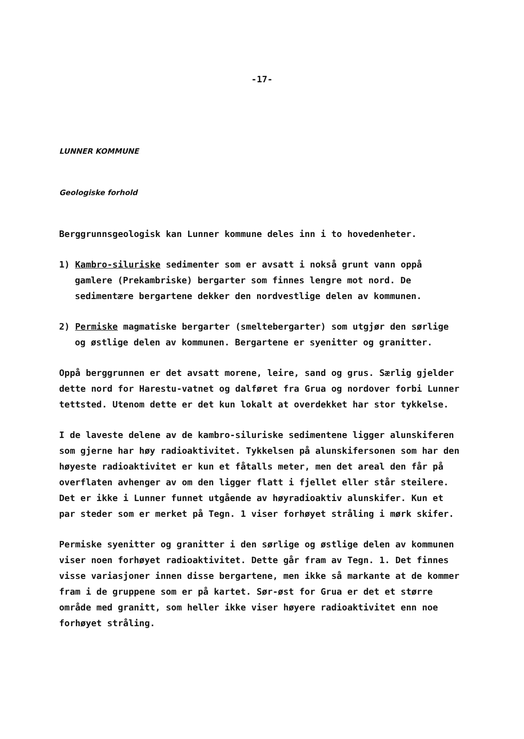-17-
LUNNER KOMMUNE
Geologiske forhold
Berggrunnsgeologisk kan Lunner kommune deles inn i to hovedenheter.
1) Kambro-siluriske sedimenter som er avsatt i nokså grunt vann oppå gamlere (Prekambriske) bergarter som finnes lengre mot nord. De sedimentære bergartene dekker den nordvestlige delen av kommunen.
2) Permiske magmatiske bergarter (smeltebergarter) som utgjør den sørlige og østlige delen av kommunen. Bergartene er syenitter og granitter.
Oppå berggrunnen er det avsatt morene, leire, sand og grus. Særlig gjelder dette nord for Harestu-vatnet og dalføret fra Grua og nordover forbi Lunner tettsted. Utenom dette er det kun lokalt at overdekket har stor tykkelse.
I de laveste delene av de kambro-siluriske sedimentene ligger alunskiferen som gjerne har høy radioaktivitet. Tykkelsen på alunskifersonen som har den høyeste radioaktivitet er kun et fåtalls meter, men det areal den får på overflaten avhenger av om den ligger flatt i fjellet eller står steilere. Det er ikke i Lunner funnet utgående av høyradioaktiv alunskifer. Kun et par steder som er merket på Tegn. 1 viser forhøyet stråling i mørk skifer.
Permiske syenitter og granitter i den sørlige og østlige delen av kommunen viser noen forhøyet radioaktivitet. Dette går fram av Tegn. 1. Det finnes visse variasjoner innen disse bergartene, men ikke så markante at de kommer fram i de gruppene som er på kartet. Sør-øst for Grua er det et større område med granitt, som heller ikke viser høyere radioaktivitet enn noe forhøyet stråling.